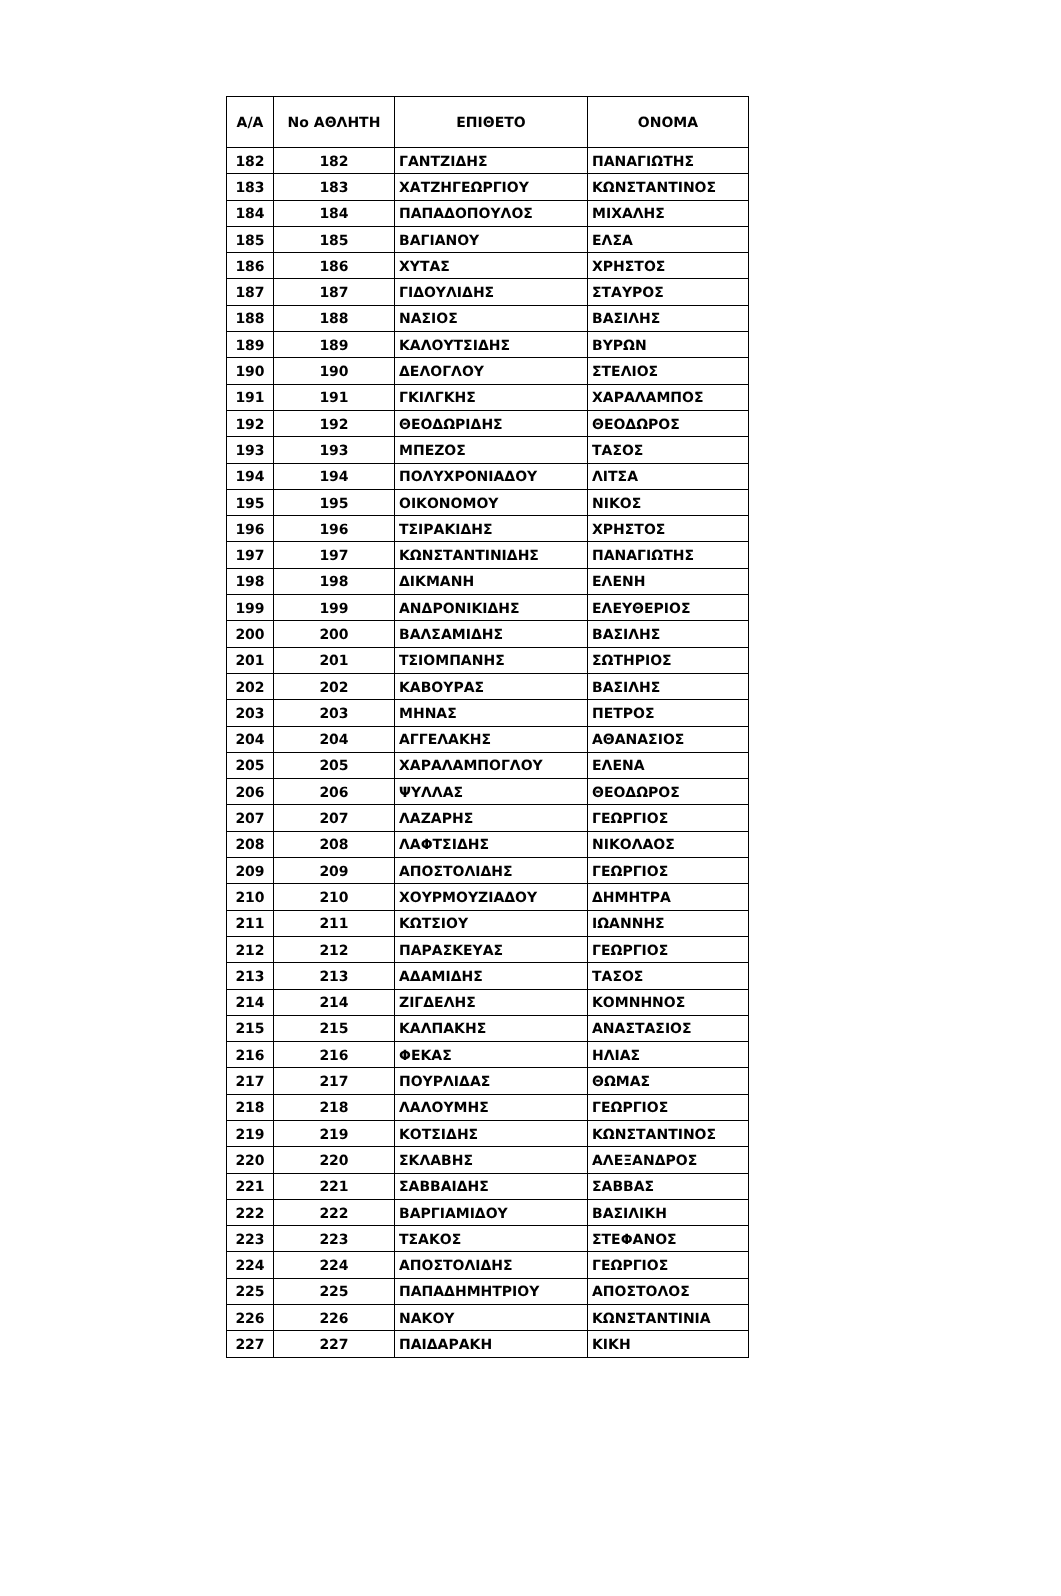| Α/Α | Νο ΑΘΛΗΤΗ | ΕΠΙΘΕΤΟ | ΟΝΟΜΑ |
| --- | --- | --- | --- |
| 182 | 182 | ΓΑΝΤΖΙΔΗΣ | ΠΑΝΑΓΙΩΤΗΣ |
| 183 | 183 | ΧΑΤΖΗΓΕΩΡΓΙΟΥ | ΚΩΝΣΤΑΝΤΙΝΟΣ |
| 184 | 184 | ΠΑΠΑΔΟΠΟΥΛΟΣ | ΜΙΧΑΛΗΣ |
| 185 | 185 | ΒΑΓΙΑΝΟΥ | ΕΛΣΑ |
| 186 | 186 | ΧΥΤΑΣ | ΧΡΗΣΤΟΣ |
| 187 | 187 | ΓΙΔΟΥΛΙΔΗΣ | ΣΤΑΥΡΟΣ |
| 188 | 188 | ΝΑΣΙΟΣ | ΒΑΣΙΛΗΣ |
| 189 | 189 | ΚΑΛΟΥΤΣΙΔΗΣ | ΒΥΡΩΝ |
| 190 | 190 | ΔΕΛΟΓΛΟΥ | ΣΤΕΛΙΟΣ |
| 191 | 191 | ΓΚΙΛΓΚΗΣ | ΧΑΡΑΛΑΜΠΟΣ |
| 192 | 192 | ΘΕΟΔΩΡΙΔΗΣ | ΘΕΟΔΩΡΟΣ |
| 193 | 193 | ΜΠΕΖΟΣ | ΤΑΣΟΣ |
| 194 | 194 | ΠΟΛΥΧΡΟΝΙΑΔΟΥ | ΛΙΤΣΑ |
| 195 | 195 | ΟΙΚΟΝΟΜΟΥ | ΝΙΚΟΣ |
| 196 | 196 | ΤΣΙΡΑΚΙΔΗΣ | ΧΡΗΣΤΟΣ |
| 197 | 197 | ΚΩΝΣΤΑΝΤΙΝΙΔΗΣ | ΠΑΝΑΓΙΩΤΗΣ |
| 198 | 198 | ΔΙΚΜΑΝΗ | ΕΛΕΝΗ |
| 199 | 199 | ΑΝΔΡΟΝΙΚΙΔΗΣ | ΕΛΕΥΘΕΡΙΟΣ |
| 200 | 200 | ΒΑΛΣΑΜΙΔΗΣ | ΒΑΣΙΛΗΣ |
| 201 | 201 | ΤΣΙΟΜΠΑΝΗΣ | ΣΩΤΗΡΙΟΣ |
| 202 | 202 | ΚΑΒΟΥΡΑΣ | ΒΑΣΙΛΗΣ |
| 203 | 203 | ΜΗΝΑΣ | ΠΕΤΡΟΣ |
| 204 | 204 | ΑΓΓΕΛΑΚΗΣ | ΑΘΑΝΑΣΙΟΣ |
| 205 | 205 | ΧΑΡΑΛΑΜΠΟΓΛΟΥ | ΕΛΕΝΑ |
| 206 | 206 | ΨΥΛΛΑΣ | ΘΕΟΔΩΡΟΣ |
| 207 | 207 | ΛΑΖΑΡΗΣ | ΓΕΩΡΓΙΟΣ |
| 208 | 208 | ΛΑΦΤΣΙΔΗΣ | ΝΙΚΟΛΑΟΣ |
| 209 | 209 | ΑΠΟΣΤΟΛΙΔΗΣ | ΓΕΩΡΓΙΟΣ |
| 210 | 210 | ΧΟΥΡΜΟΥΖΙΑΔΟΥ | ΔΗΜΗΤΡΑ |
| 211 | 211 | ΚΩΤΣΙΟΥ | ΙΩΑΝΝΗΣ |
| 212 | 212 | ΠΑΡΑΣΚΕΥΑΣ | ΓΕΩΡΓΙΟΣ |
| 213 | 213 | ΑΔΑΜΙΔΗΣ | ΤΑΣΟΣ |
| 214 | 214 | ΖΙΓΔΕΛΗΣ | ΚΟΜΝΗΝΟΣ |
| 215 | 215 | ΚΑΛΠΑΚΗΣ | ΑΝΑΣΤΑΣΙΟΣ |
| 216 | 216 | ΦΕΚΑΣ | ΗΛΙΑΣ |
| 217 | 217 | ΠΟΥΡΛΙΔΑΣ | ΘΩΜΑΣ |
| 218 | 218 | ΛΑΛΟΥΜΗΣ | ΓΕΩΡΓΙΟΣ |
| 219 | 219 | ΚΟΤΣΙΔΗΣ | ΚΩΝΣΤΑΝΤΙΝΟΣ |
| 220 | 220 | ΣΚΛΑΒΗΣ | ΑΛΕΞΑΝΔΡΟΣ |
| 221 | 221 | ΣΑΒΒΑΙΔΗΣ | ΣΑΒΒΑΣ |
| 222 | 222 | ΒΑΡΓΙΑΜΙΔΟΥ | ΒΑΣΙΛΙΚΗ |
| 223 | 223 | ΤΣΑΚΟΣ | ΣΤΕΦΑΝΟΣ |
| 224 | 224 | ΑΠΟΣΤΟΛΙΔΗΣ | ΓΕΩΡΓΙΟΣ |
| 225 | 225 | ΠΑΠΑΔΗΜΗΤΡΙΟΥ | ΑΠΟΣΤΟΛΟΣ |
| 226 | 226 | ΝΑΚΟΥ | ΚΩΝΣΤΑΝΤΙΝΙΑ |
| 227 | 227 | ΠΑΙΔΑΡΑΚΗ | ΚΙΚΗ |